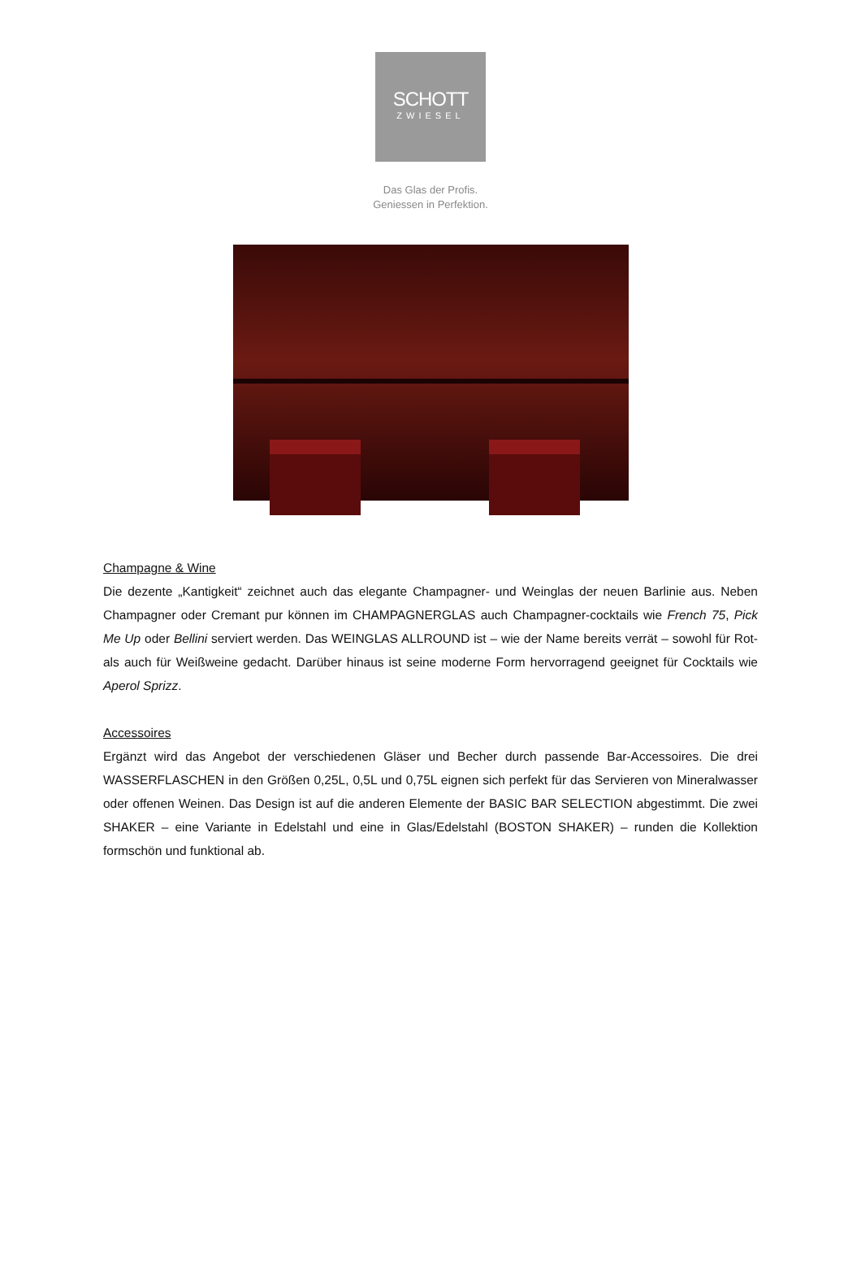SCHOTT
ZWIESEL
Das Glas der Profis.
Geniessen in Perfektion.
Champagne & Wine
Die dezente „Kantigkeit“ zeichnet auch das elegante Champagner- und Weinglas der neuen Barlinie aus. Neben Champagner oder Cremant pur können im CHAMPAGNERGLAS auch Champagner-cocktails wie French 75, Pick Me Up oder Bellini serviert werden. Das WEINGLAS ALLROUND ist – wie der Name bereits verrät – sowohl für Rot- als auch für Weißweine gedacht. Darüber hinaus ist seine moderne Form hervorragend geeignet für Cocktails wie Aperol Sprizz.
Accessoires
Ergänzt wird das Angebot der verschiedenen Gläser und Becher durch passende Bar-Accessoires. Die drei WASSERFLASCHEN in den Größen 0,25L, 0,5L und 0,75L eignen sich perfekt für das Servieren von Mineralwasser oder offenen Weinen. Das Design ist auf die anderen Elemente der BASIC BAR SELECTION abgestimmt. Die zwei SHAKER – eine Variante in Edelstahl und eine in Glas/Edelstahl (BOSTON SHAKER) – runden die Kollektion formschön und funktional ab.